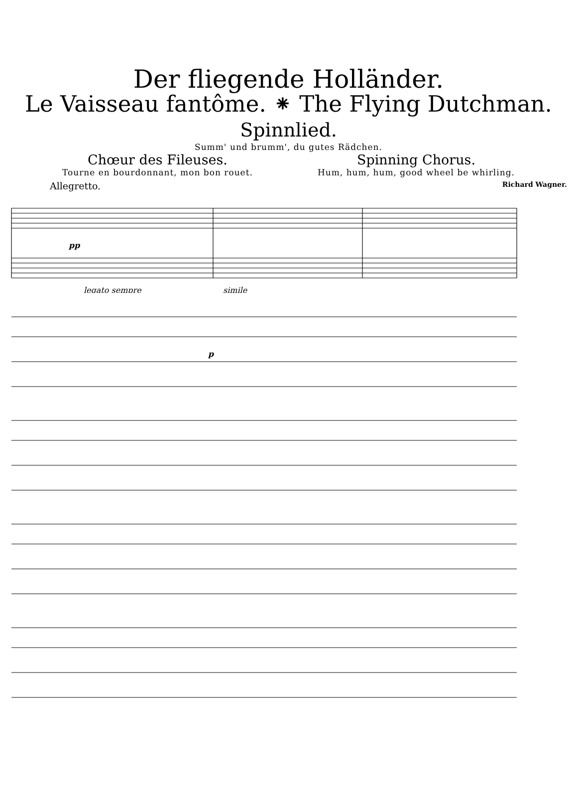Der fliegende Holländer.
Le Vaisseau fantôme. ⁕ The Flying Dutchman.
Spinnlied.
Summ' und brumm', du gutes Rädchen.
Chœur des Fileuses.
Tourne en bourdonnant, mon bon rouet.
Spinning Chorus.
Hum, hum, hum, good wheel be whirling.
Allegretto. Richard Wagner.
pp
legato sempre
simile
p